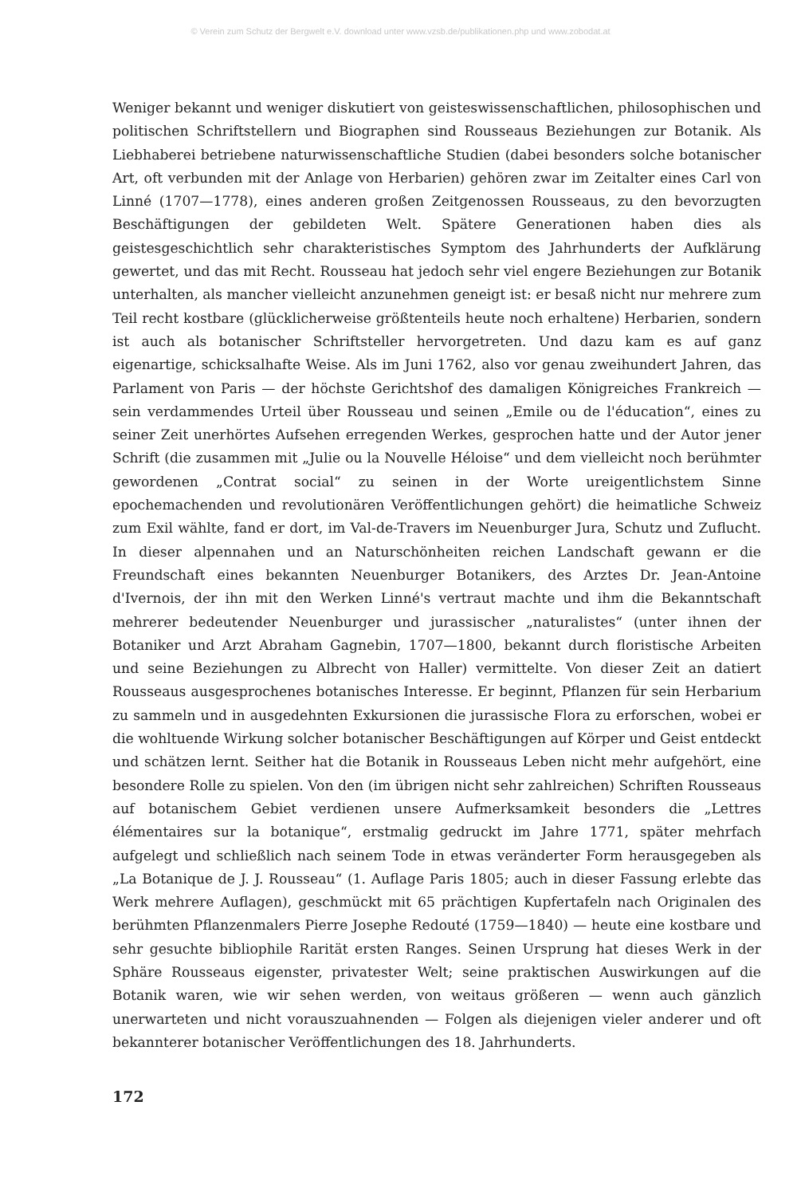© Verein zum Schutz der Bergwelt e.V. download unter www.vzsb.de/publikationen.php und www.zobodat.at
Weniger bekannt und weniger diskutiert von geisteswissenschaftlichen, philosophischen und politischen Schriftstellern und Biographen sind Rousseaus Beziehungen zur Botanik. Als Liebhaberei betriebene naturwissenschaftliche Studien (dabei besonders solche botanischer Art, oft verbunden mit der Anlage von Herbarien) gehören zwar im Zeitalter eines Carl von Linné (1707—1778), eines anderen großen Zeitgenossen Rousseaus, zu den bevorzugten Beschäftigungen der gebildeten Welt. Spätere Generationen haben dies als geistesgeschichtlich sehr charakteristisches Symptom des Jahrhunderts der Aufklärung gewertet, und das mit Recht. Rousseau hat jedoch sehr viel engere Beziehungen zur Botanik unterhalten, als mancher vielleicht anzunehmen geneigt ist: er besaß nicht nur mehrere zum Teil recht kostbare (glücklicherweise größtenteils heute noch erhaltene) Herbarien, sondern ist auch als botanischer Schriftsteller hervorgetreten. Und dazu kam es auf ganz eigenartige, schicksalhafte Weise. Als im Juni 1762, also vor genau zweihundert Jahren, das Parlament von Paris — der höchste Gerichtshof des damaligen Königreiches Frankreich — sein verdammendes Urteil über Rousseau und seinen „Emile ou de l'éducation“, eines zu seiner Zeit unerhörtes Aufsehen erregenden Werkes, gesprochen hatte und der Autor jener Schrift (die zusammen mit „Julie ou la Nouvelle Héloise“ und dem vielleicht noch berühmter gewordenen „Contrat social“ zu seinen in der Worte ureigentlichstem Sinne epochemachenden und revolutionären Veröffentlichungen gehört) die heimatliche Schweiz zum Exil wählte, fand er dort, im Val-de-Travers im Neuenburger Jura, Schutz und Zuflucht. In dieser alpennahen und an Naturschönheiten reichen Landschaft gewann er die Freundschaft eines bekannten Neuenburger Botanikers, des Arztes Dr. Jean-Antoine d'Ivernois, der ihn mit den Werken Linné's vertraut machte und ihm die Bekanntschaft mehrerer bedeutender Neuenburger und jurassischer „naturalistes“ (unter ihnen der Botaniker und Arzt Abraham Gagnebin, 1707—1800, bekannt durch floristische Arbeiten und seine Beziehungen zu Albrecht von Haller) vermittelte. Von dieser Zeit an datiert Rousseaus ausgesprochenes botanisches Interesse. Er beginnt, Pflanzen für sein Herbarium zu sammeln und in ausgedehnten Exkursionen die jurassische Flora zu erforschen, wobei er die wohltuende Wirkung solcher botanischer Beschäftigungen auf Körper und Geist entdeckt und schätzen lernt. Seither hat die Botanik in Rousseaus Leben nicht mehr aufgehört, eine besondere Rolle zu spielen. Von den (im übrigen nicht sehr zahlreichen) Schriften Rousseaus auf botanischem Gebiet verdienen unsere Aufmerksamkeit besonders die „Lettres élémentaires sur la botanique“, erstmalig gedruckt im Jahre 1771, später mehrfach aufgelegt und schließlich nach seinem Tode in etwas veränderter Form herausgegeben als „La Botanique de J. J. Rousseau“ (1. Auflage Paris 1805; auch in dieser Fassung erlebte das Werk mehrere Auflagen), geschmückt mit 65 prächtigen Kupfertafeln nach Originalen des berühmten Pflanzenmalers Pierre Josephe Redouté (1759—1840) — heute eine kostbare und sehr gesuchte bibliophile Rarität ersten Ranges. Seinen Ursprung hat dieses Werk in der Sphäre Rousseaus eigenster, privatester Welt; seine praktischen Auswirkungen auf die Botanik waren, wie wir sehen werden, von weitaus größeren — wenn auch gänzlich unerwarteten und nicht vorauszuahnenden — Folgen als diejenigen vieler anderer und oft bekannterer botanischer Veröffentlichungen des 18. Jahrhunderts.
172